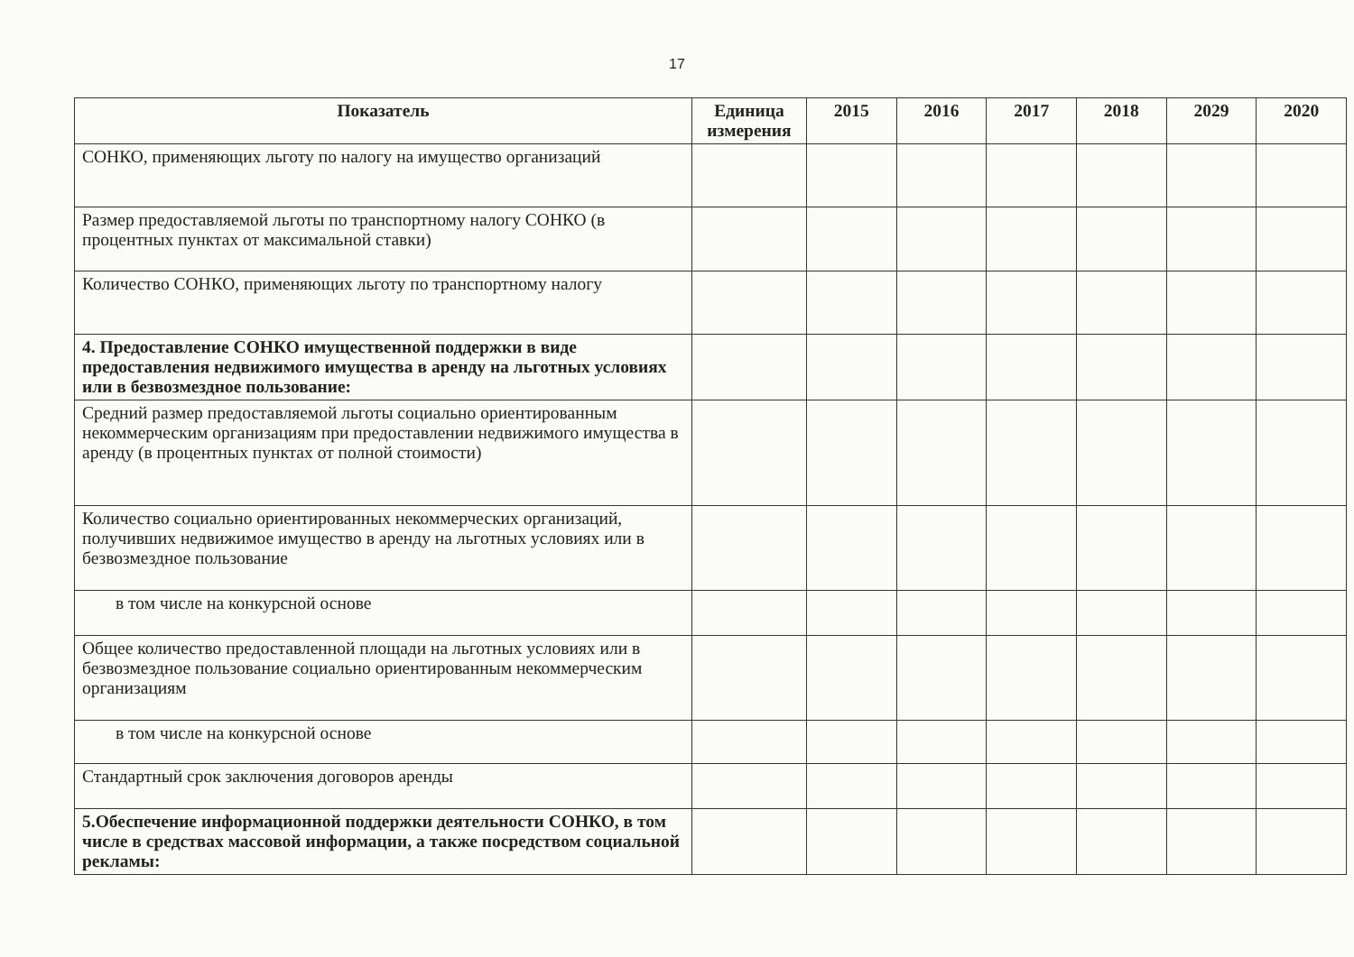17
| Показатель | Единица измерения | 2015 | 2016 | 2017 | 2018 | 2029 | 2020 |
| --- | --- | --- | --- | --- | --- | --- | --- |
| СОНКО, применяющих льготу по налогу на имущество организаций | | | | | | | |
| Размер предоставляемой льготы по транспортному налогу СОНКО (в процентных пунктах от максимальной ставки) | | | | | | | |
| Количество СОНКО, применяющих льготу по транспортному налогу | | | | | | | |
| 4. Предоставление СОНКО имущественной поддержки в виде предоставления недвижимого имущества в аренду на льготных условиях или в безвозмездное пользование: | | | | | | | |
| Средний размер предоставляемой льготы социально ориентированным некоммерческим организациям при предоставлении недвижимого имущества в аренду (в процентных пунктах от полной стоимости) | | | | | | | |
| Количество социально ориентированных некоммерческих организаций, получивших недвижимое имущество в аренду на льготных условиях или в безвозмездное пользование | | | | | | | |
| в том числе на конкурсной основе | | | | | | | |
| Общее количество предоставленной площади на льготных условиях или в безвозмездное пользование социально ориентированным некоммерческим организациям | | | | | | | |
| в том числе на конкурсной основе | | | | | | | |
| Стандартный срок заключения договоров аренды | | | | | | | |
| 5.Обеспечение информационной поддержки деятельности СОНКО, в том числе в средствах массовой информации, а также посредством социальной рекламы: | | | | | | | |